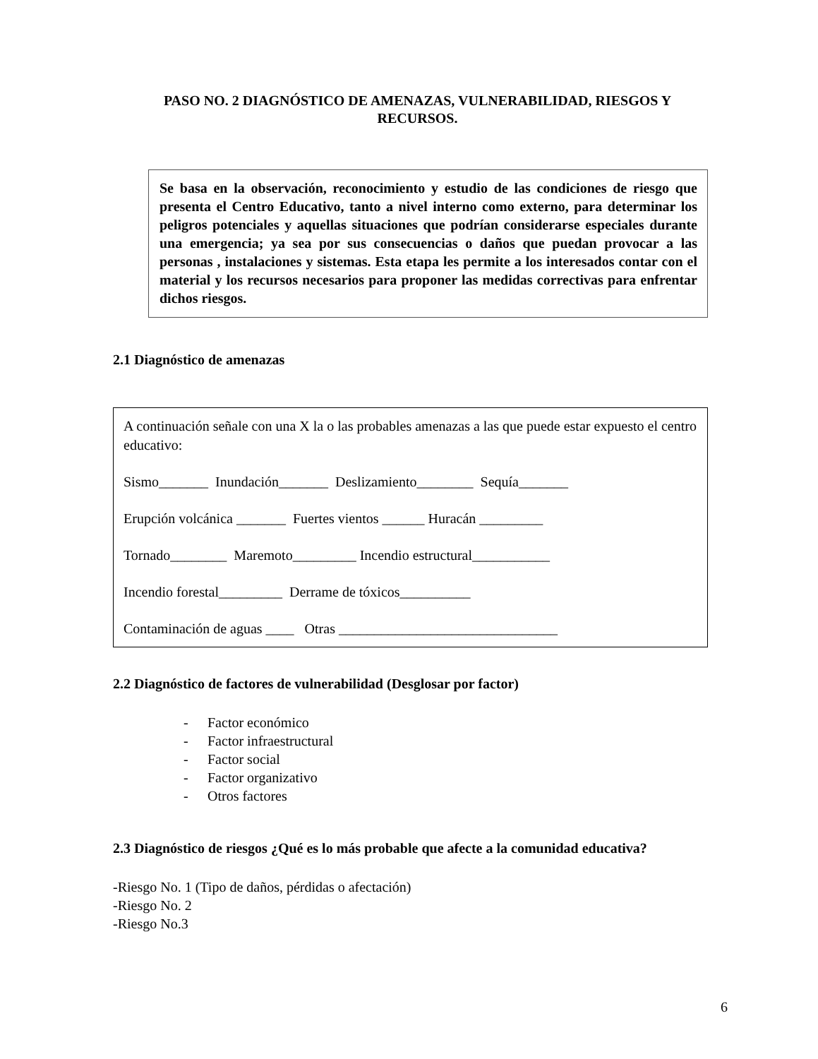PASO NO. 2 DIAGNÓSTICO DE AMENAZAS, VULNERABILIDAD, RIESGOS Y RECURSOS.
Se basa en la observación, reconocimiento y estudio de las condiciones de riesgo que presenta el Centro Educativo, tanto a nivel interno como externo, para determinar los peligros potenciales y aquellas situaciones que podrían considerarse especiales durante una emergencia; ya sea por sus consecuencias o daños que puedan provocar a las personas , instalaciones y sistemas. Esta etapa les permite a los interesados contar con el material y los recursos necesarios para proponer las medidas correctivas para enfrentar dichos riesgos.
2.1 Diagnóstico de amenazas
A continuación señale con una X la o las probables amenazas a las que puede estar expuesto el centro educativo:
Sismo_______ Inundación_______ Deslizamiento________ Sequía_______
Erupción volcánica _______ Fuertes vientos ______ Huracán _________
Tornado________ Maremoto_________ Incendio estructural___________
Incendio forestal_________ Derrame de tóxicos__________
Contaminación de aguas ____ Otras _______________________________
2.2 Diagnóstico de factores de vulnerabilidad (Desglosar por factor)
- Factor económico
- Factor infraestructural
- Factor social
- Factor organizativo
- Otros factores
2.3 Diagnóstico de riesgos ¿Qué es lo más probable que afecte a la comunidad educativa?
-Riesgo No. 1 (Tipo de daños, pérdidas o afectación)
-Riesgo No. 2
-Riesgo No.3
6